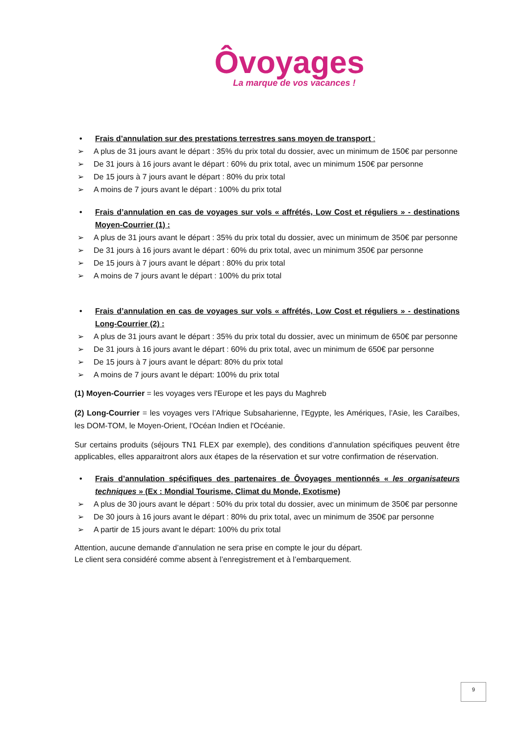Ôvoyages
La marque de vos vacances !
• Frais d’annulation sur des prestations terrestres sans moyen de transport :
A plus de 31 jours avant le départ : 35% du prix total du dossier, avec un minimum de 150€ par personne
De 31 jours à 16 jours avant le départ : 60% du prix total, avec un minimum 150€ par personne
De 15 jours à 7 jours avant le départ : 80% du prix total
A moins de 7 jours avant le départ : 100% du prix total
• Frais d’annulation en cas de voyages sur vols « affrétés, Low Cost et réguliers » - destinations Moyen-Courrier (1) :
A plus de 31 jours avant le départ : 35% du prix total du dossier, avec un minimum de 350€ par personne
De 31 jours à 16 jours avant le départ : 60% du prix total, avec un minimum 350€ par personne
De 15 jours à 7 jours avant le départ : 80% du prix total
A moins de 7 jours avant le départ : 100% du prix total
• Frais d’annulation en cas de voyages sur vols « affrétés, Low Cost et réguliers » - destinations Long-Courrier (2) :
A plus de 31 jours avant le départ : 35% du prix total du dossier, avec un minimum de 650€ par personne
De 31 jours à 16 jours avant le départ : 60% du prix total, avec un minimum de 650€ par personne
De 15 jours à 7 jours avant le départ: 80% du prix total
A moins de 7 jours avant le départ: 100% du prix total
(1) Moyen-Courrier = les voyages vers l'Europe et les pays du Maghreb
(2) Long-Courrier = les voyages vers l’Afrique Subsaharienne, l’Egypte, les Amériques, l’Asie, les Caraïbes, les DOM-TOM, le Moyen-Orient, l’Océan Indien et l'Océanie.
Sur certains produits (séjours TN1 FLEX par exemple), des conditions d’annulation spécifiques peuvent être applicables, elles apparaitront alors aux étapes de la réservation et sur votre confirmation de réservation.
• Frais d’annulation spécifiques des partenaires de Ôvoyages mentionnés « les organisateurs techniques » (Ex : Mondial Tourisme, Climat du Monde, Exotisme)
A plus de 30 jours avant le départ : 50% du prix total du dossier, avec un minimum de 350€ par personne
De 30 jours à 16 jours avant le départ : 80% du prix total, avec un minimum de 350€ par personne
A partir de 15 jours avant le départ: 100% du prix total
Attention, aucune demande d’annulation ne sera prise en compte le jour du départ.
Le client sera considéré comme absent à l’enregistrement et à l’embarquement.
9